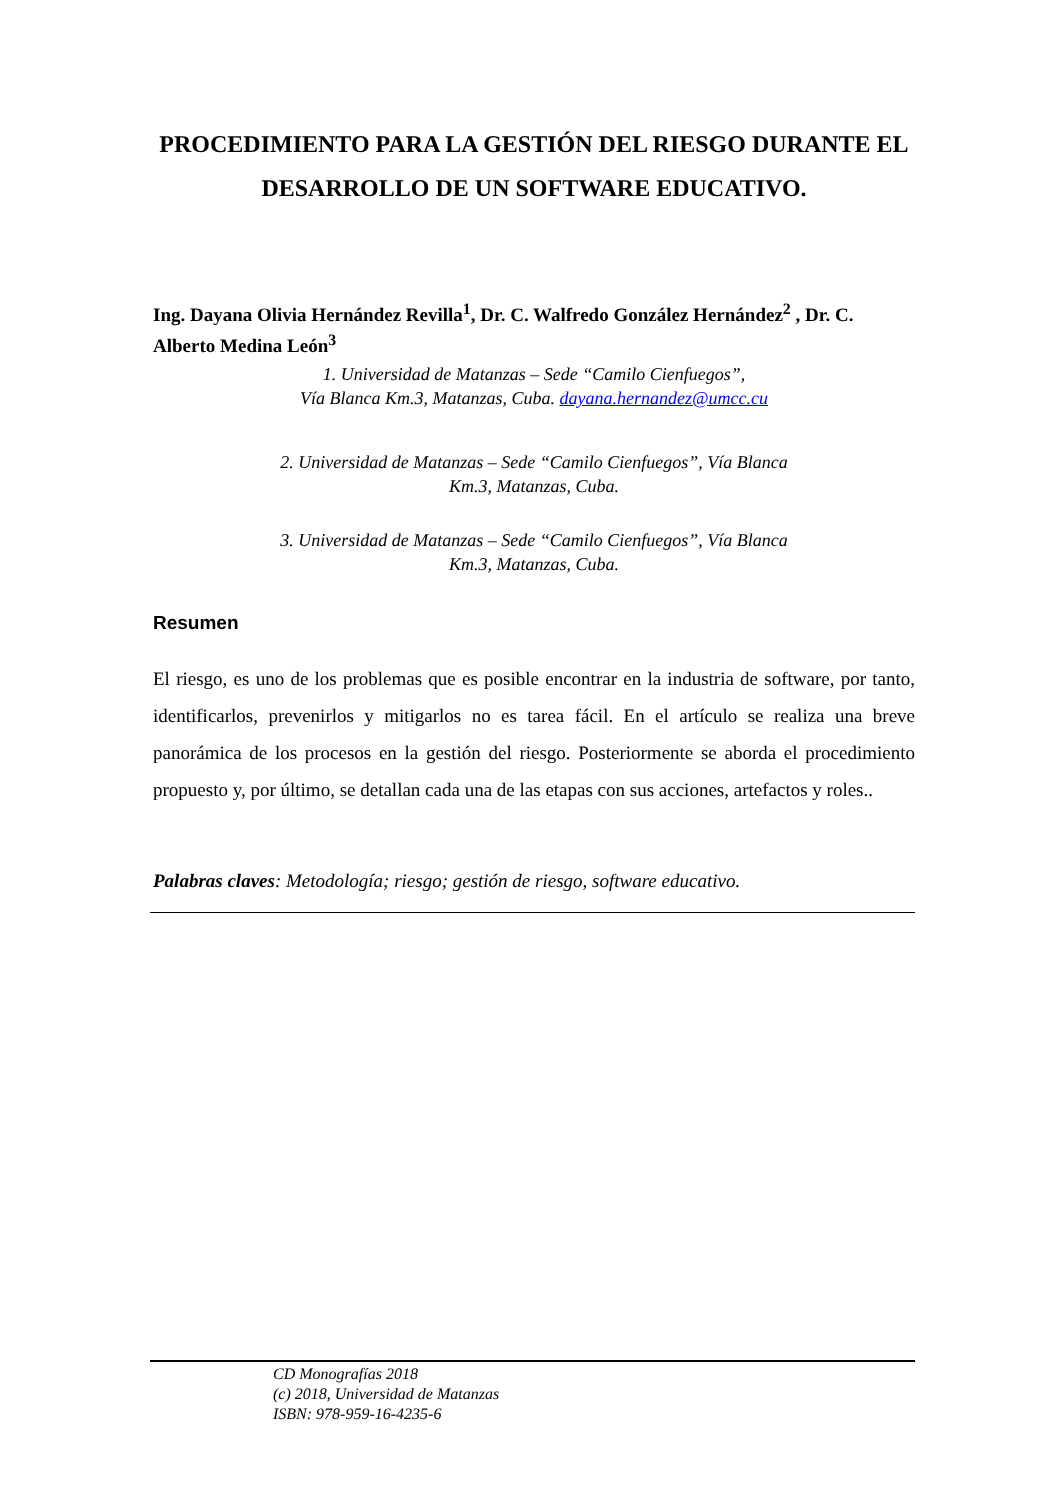PROCEDIMIENTO PARA LA GESTIÓN DEL RIESGO DURANTE EL DESARROLLO DE UN SOFTWARE EDUCATIVO.
Ing. Dayana Olivia Hernández Revilla<sup>1</sup>, Dr. C. Walfredo González Hernández<sup>2</sup> , Dr. C. Alberto Medina León<sup>3</sup>
1. Universidad de Matanzas – Sede “Camilo Cienfuegos”,
Vía Blanca Km.3, Matanzas, Cuba. dayana.hernandez@umcc.cu
2. Universidad de Matanzas – Sede “Camilo Cienfuegos”, Vía Blanca Km.3, Matanzas, Cuba.
3. Universidad de Matanzas – Sede “Camilo Cienfuegos”, Vía Blanca Km.3, Matanzas, Cuba.
Resumen
El riesgo, es uno de los problemas que es posible encontrar en la industria de software, por tanto, identificarlos, prevenirlos y mitigarlos no es tarea fácil. En el artículo se realiza una breve panorámica de los procesos en la gestión del riesgo. Posteriormente se aborda el procedimiento propuesto y, por último, se detallan cada una de las etapas con sus acciones, artefactos y roles..
Palabras claves: Metodología; riesgo; gestión de riesgo, software educativo.
CD Monografías 2018
(c) 2018, Universidad de Matanzas
ISBN: 978-959-16-4235-6